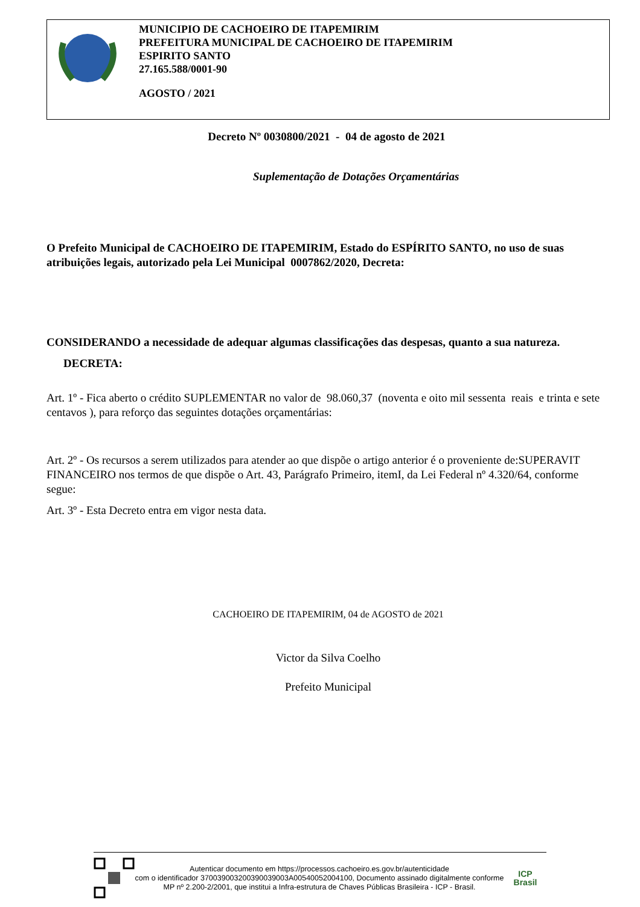MUNICIPIO DE CACHOEIRO DE ITAPEMIRIM
PREFEITURA MUNICIPAL DE CACHOEIRO DE ITAPEMIRIM
ESPIRITO SANTO
27.165.588/0001-90
AGOSTO / 2021
Decreto Nº 0030800/2021 - 04 de agosto de 2021
Suplementação de Dotações Orçamentárias
O Prefeito Municipal de CACHOEIRO DE ITAPEMIRIM, Estado do ESPÍRITO SANTO, no uso de suas atribuições legais, autorizado pela Lei Municipal 0007862/2020, Decreta:
CONSIDERANDO a necessidade de adequar algumas classificações das despesas, quanto a sua natureza.
DECRETA:
Art. 1º - Fica aberto o crédito SUPLEMENTAR no valor de 98.060,37 (noventa e oito mil sessenta reais e trinta e sete centavos ), para reforço das seguintes dotações orçamentárias:
Art. 2º - Os recursos a serem utilizados para atender ao que dispõe o artigo anterior é o proveniente de:SUPERAVIT FINANCEIRO nos termos de que dispõe o Art. 43, Parágrafo Primeiro, itemI, da Lei Federal nº 4.320/64, conforme segue:
Art. 3º - Esta Decreto entra em vigor nesta data.
CACHOEIRO DE ITAPEMIRIM, 04 de AGOSTO de 2021
Victor da Silva Coelho
Prefeito Municipal
Autenticar documento em https://processos.cachoeiro.es.gov.br/autenticidade
com o identificador 370039003200390039003A00540052004100, Documento assinado digitalmente conforme MP nº 2.200-2/2001, que institui a Infra-estrutura de Chaves Públicas Brasileira - ICP - Brasil.
ICP
Brasil